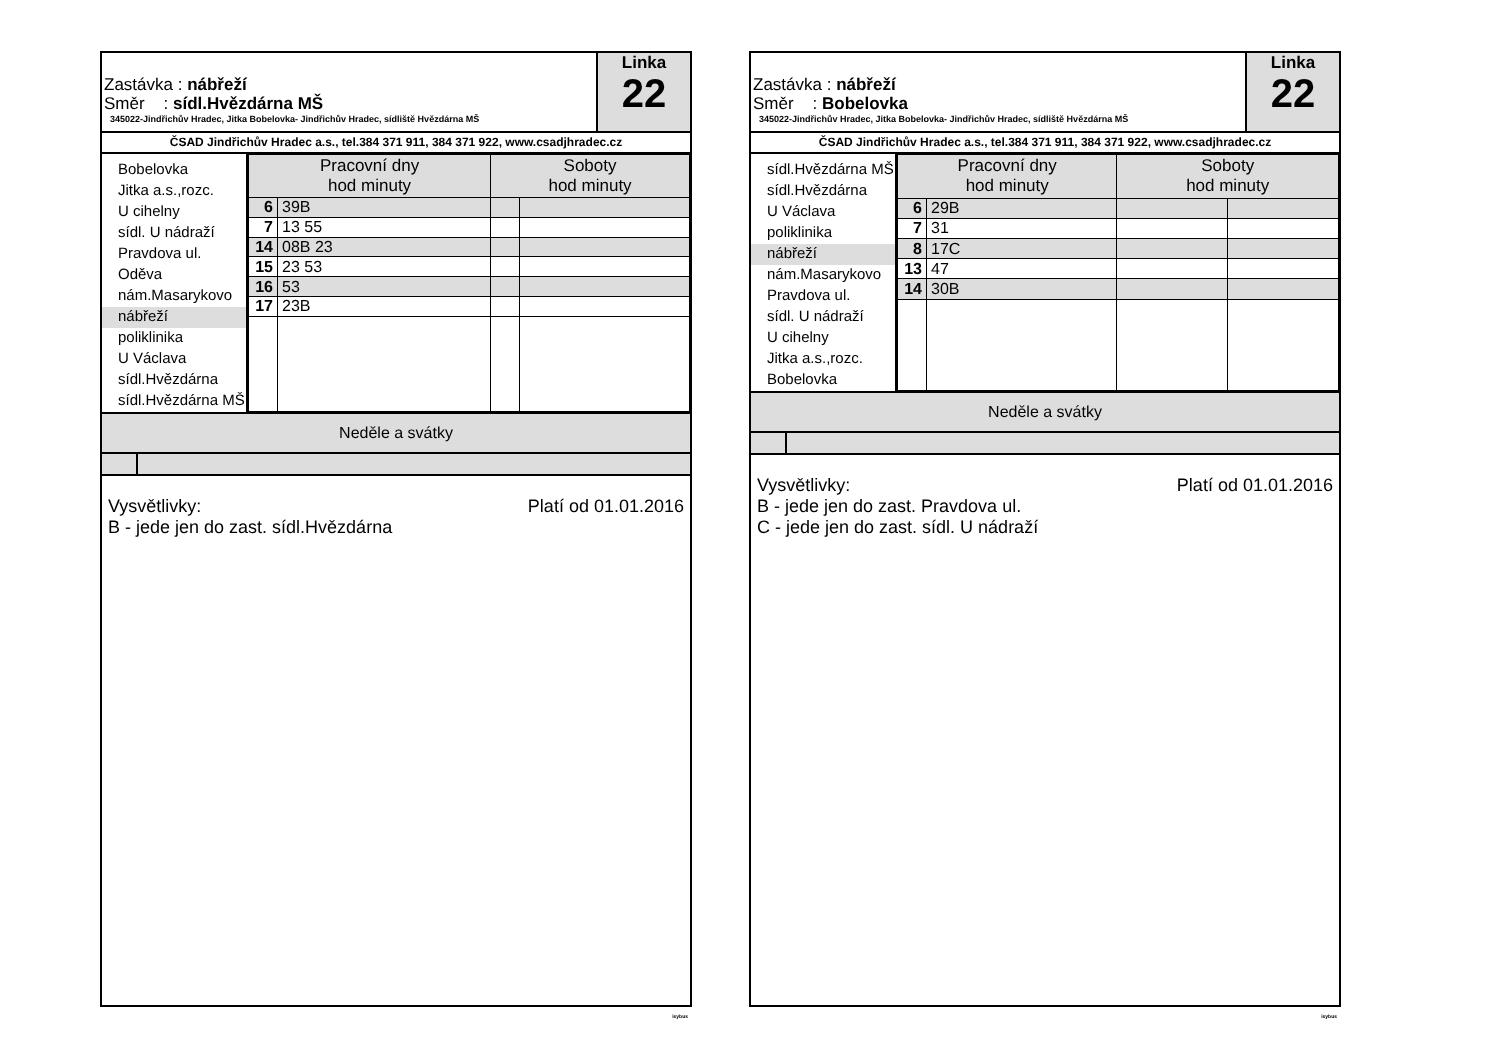Zastávka : nábřeží
Směr : sídl.Hvězdárna MŠ
345022-Jindřichův Hradec, Jitka Bobelovka- Jindřichův Hradec, sídliště Hvězdárna MŠ
Linka
22
ČSAD Jindřichův Hradec a.s., tel.384 371 911, 384 371 922, www.csadjhradec.cz
Bobelovka
Jitka a.s.,rozc.
U cihelny
sídl. U nádraží
Pravdova ul.
Oděva
nám.Masarykovo
nábřeží
poliklinika
U Václava
sídl.Hvězdárna
sídl.Hvězdárna MŠ
| Pracovní dny hod minuty | | Soboty hod minuty | |
| --- | --- | --- | --- |
| 6 | 39B | | |
| 7 | 13 55 | | |
| 14 | 08B 23 | | |
| 15 | 23 53 | | |
| 16 | 53 | | |
| 17 | 23B | | |
Neděle a svátky
Vysvětlivky:
B - jede jen do zast. sídl.Hvězdárna
Platí od 01.01.2016
isybus
Zastávka : nábřeží
Směr : Bobelovka
345022-Jindřichův Hradec, Jitka Bobelovka- Jindřichův Hradec, sídliště Hvězdárna MŠ
Linka
22
ČSAD Jindřichův Hradec a.s., tel.384 371 911, 384 371 922, www.csadjhradec.cz
sídl.Hvězdárna MŠ
sídl.Hvězdárna
U Václava
poliklinika
nábřeží
nám.Masarykovo
Pravdova ul.
sídl. U nádraží
U cihelny
Jitka a.s.,rozc.
Bobelovka
| Pracovní dny hod minuty | | Soboty hod minuty | |
| --- | --- | --- | --- |
| 6 | 29B | | |
| 7 | 31 | | |
| 8 | 17C | | |
| 13 | 47 | | |
| 14 | 30B | | |
Neděle a svátky
Vysvětlivky:
B - jede jen do zast. Pravdova ul.
C - jede jen do zast. sídl. U nádraží
Platí od 01.01.2016
isybus